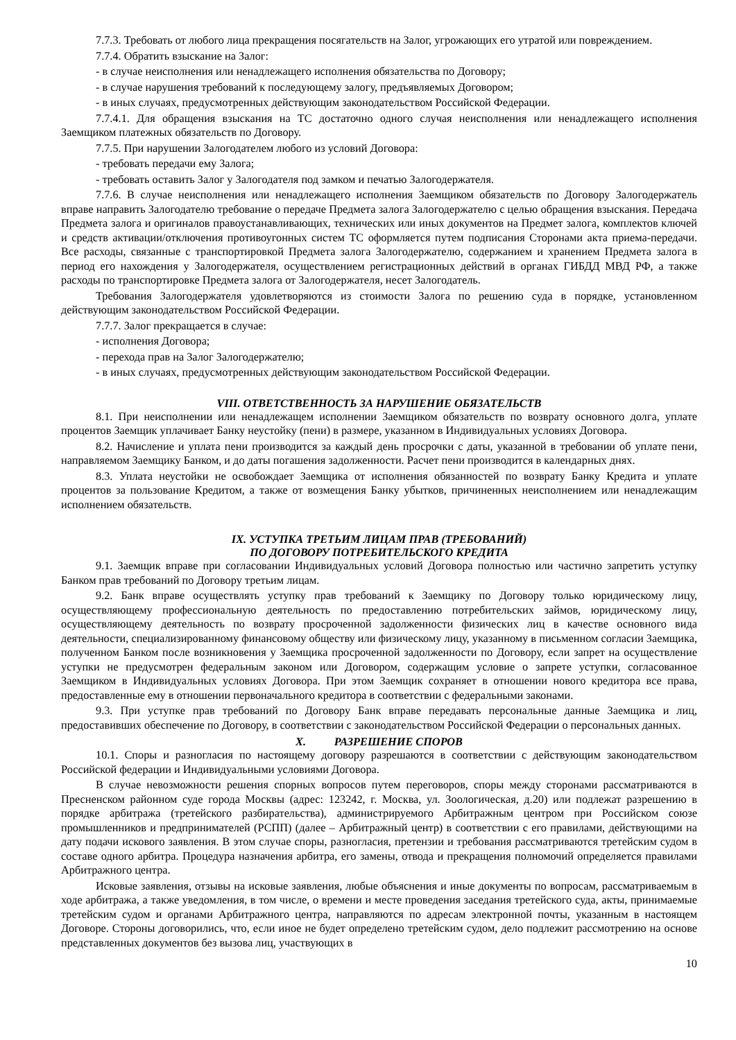7.7.3. Требовать от любого лица прекращения посягательств на Залог, угрожающих его утратой или повреждением.
7.7.4. Обратить взыскание на Залог:
- в случае неисполнения или ненадлежащего исполнения обязательства по Договору;
- в случае нарушения требований к последующему залогу, предъявляемых Договором;
- в иных случаях, предусмотренных действующим законодательством Российской Федерации.
7.7.4.1. Для обращения взыскания на ТС достаточно одного случая неисполнения или ненадлежащего исполнения Заемщиком платежных обязательств по Договору.
7.7.5. При нарушении Залогодателем любого из условий Договора:
- требовать передачи ему Залога;
- требовать оставить Залог у Залогодателя под замком и печатью Залогодержателя.
7.7.6. В случае неисполнения или ненадлежащего исполнения Заемщиком обязательств по Договору Залогодержатель вправе направить Залогодателю требование о передаче Предмета залога Залогодержателю с целью обращения взыскания. Передача Предмета залога и оригиналов правоустанавливающих, технических или иных документов на Предмет залога, комплектов ключей и средств активации/отключения противоугонных систем ТС оформляется путем подписания Сторонами акта приема-передачи. Все расходы, связанные с транспортировкой Предмета залога Залогодержателю, содержанием и хранением Предмета залога в период его нахождения у Залогодержателя, осуществлением регистрационных действий в органах ГИБДД МВД РФ, а также расходы по транспортировке Предмета залога от Залогодержателя, несет Залогодатель.
Требования Залогодержателя удовлетворяются из стоимости Залога по решению суда в порядке, установленном действующим законодательством Российской Федерации.
7.7.7. Залог прекращается в случае:
- исполнения Договора;
- перехода прав на Залог Залогодержателю;
- в иных случаях, предусмотренных действующим законодательством Российской Федерации.
VIII. ОТВЕТСТВЕННОСТЬ ЗА НАРУШЕНИЕ ОБЯЗАТЕЛЬСТВ
8.1. При неисполнении или ненадлежащем исполнении Заемщиком обязательств по возврату основного долга, уплате процентов Заемщик уплачивает Банку неустойку (пени) в размере, указанном в Индивидуальных условиях Договора.
8.2. Начисление и уплата пени производится за каждый день просрочки с даты, указанной в требовании об уплате пени, направляемом Заемщику Банком, и до даты погашения задолженности. Расчет пени производится в календарных днях.
8.3. Уплата неустойки не освобождает Заемщика от исполнения обязанностей по возврату Банку Кредита и уплате процентов за пользование Кредитом, а также от возмещения Банку убытков, причиненных неисполнением или ненадлежащим исполнением обязательств.
IX. УСТУПКА ТРЕТЬИМ ЛИЦАМ ПРАВ (ТРЕБОВАНИЙ)
ПО ДОГОВОРУ ПОТРЕБИТЕЛЬСКОГО КРЕДИТА
9.1. Заемщик вправе при согласовании Индивидуальных условий Договора полностью или частично запретить уступку Банком прав требований по Договору третьим лицам.
9.2. Банк вправе осуществлять уступку прав требований к Заемщику по Договору только юридическому лицу, осуществляющему профессиональную деятельность по предоставлению потребительских займов, юридическому лицу, осуществляющему деятельность по возврату просроченной задолженности физических лиц в качестве основного вида деятельности, специализированному финансовому обществу или физическому лицу, указанному в письменном согласии Заемщика, полученном Банком после возникновения у Заемщика просроченной задолженности по Договору, если запрет на осуществление уступки не предусмотрен федеральным законом или Договором, содержащим условие о запрете уступки, согласованное Заемщиком в Индивидуальных условиях Договора. При этом Заемщик сохраняет в отношении нового кредитора все права, предоставленные ему в отношении первоначального кредитора в соответствии с федеральными законами.
9.3. При уступке прав требований по Договору Банк вправе передавать персональные данные Заемщика и лиц, предоставивших обеспечение по Договору, в соответствии с законодательством Российской Федерации о персональных данных.
X. РАЗРЕШЕНИЕ СПОРОВ
10.1. Споры и разногласия по настоящему договору разрешаются в соответствии с действующим законодательством Российской федерации и Индивидуальными условиями Договора.
В случае невозможности решения спорных вопросов путем переговоров, споры между сторонами рассматриваются в Пресненском районном суде города Москвы (адрес: 123242, г. Москва, ул. Зоологическая, д.20) или подлежат разрешению в порядке арбитража (третейского разбирательства), администрируемого Арбитражным центром при Российском союзе промышленников и предпринимателей (РСПП) (далее – Арбитражный центр) в соответствии с его правилами, действующими на дату подачи искового заявления. В этом случае споры, разногласия, претензии и требования рассматриваются третейским судом в составе одного арбитра. Процедура назначения арбитра, его замены, отвода и прекращения полномочий определяется правилами Арбитражного центра.
Исковые заявления, отзывы на исковые заявления, любые объяснения и иные документы по вопросам, рассматриваемым в ходе арбитража, а также уведомления, в том числе, о времени и месте проведения заседания третейского суда, акты, принимаемые третейским судом и органами Арбитражного центра, направляются по адресам электронной почты, указанным в настоящем Договоре. Стороны договорились, что, если иное не будет определено третейским судом, дело подлежит рассмотрению на основе представленных документов без вызова лиц, участвующих в
10